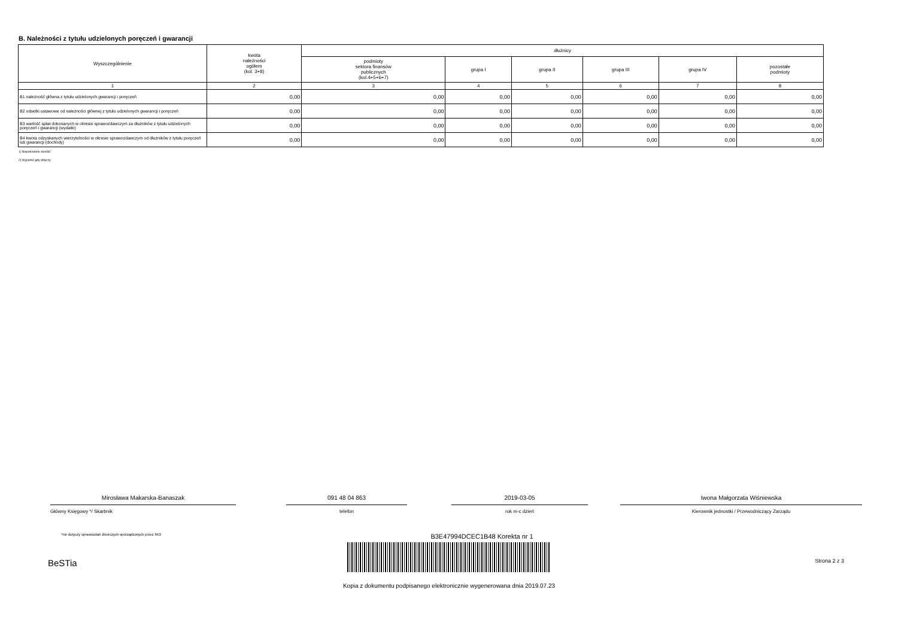B. Należności z tytułu udzielonych poręczeń i gwarancji
| Wyszczególnienie | kwota należności ogółem (kol. 3+8) | dłużnicy | | | | | |
| --- | --- | --- | --- | --- | --- | --- | --- |
| | | podmioty sektora finansów publicznych (kol.4+5+6+7) | grupa I | grupa II | grupa III | grupa IV | pozostałe podmioty |
| 1 | 2 | 3 | 4 | 5 | 6 | 7 | 8 |
| B1 należność główna z tytułu udzielonych gwarancji i poręczeń | 0,00 | 0,00 | 0,00 | 0,00 | 0,00 | 0,00 | 0,00 |
| B2 odsetki ustawowe od należności głównej z tytułu udzielonych gwarancji i poręczeń | 0,00 | 0,00 | 0,00 | 0,00 | 0,00 | 0,00 | 0,00 |
| B3 wartość spłat dokonanych w okresie sprawozdawczym za dłużników z tytułu udzielonych poręczeń i gwarancji (wydatki) | 0,00 | 0,00 | 0,00 | 0,00 | 0,00 | 0,00 | 0,00 |
| B4 kwota odzyskanych wierzytelności w okresie sprawozdawczym od dłużników z tytułu poręczeń lub gwarancji (dochody) | 0,00 | 0,00 | 0,00 | 0,00 | 0,00 | 0,00 | 0,00 |
1) Niepotrzebne skreślić
2) Wypełnić gdy dotyczy
Mirosława Makarska-Banaszak
Główny Księgowy */ Skarbnik
091 48 04 863
telefon
2019-03-05
rok m-c dzień
Iwona Małgorzata Wiśniewska
Kierownik jednostki / Przewodniczący Zarządu
*nie dotyczy sprawozdań zbiorczych sporządzonych przez RIO
B3E47994DCEC1B48 Korekta nr 1
BeSTia Strona 2 z 3
Kopia z dokumentu podpisanego elektronicznie wygenerowana dnia 2019.07.23